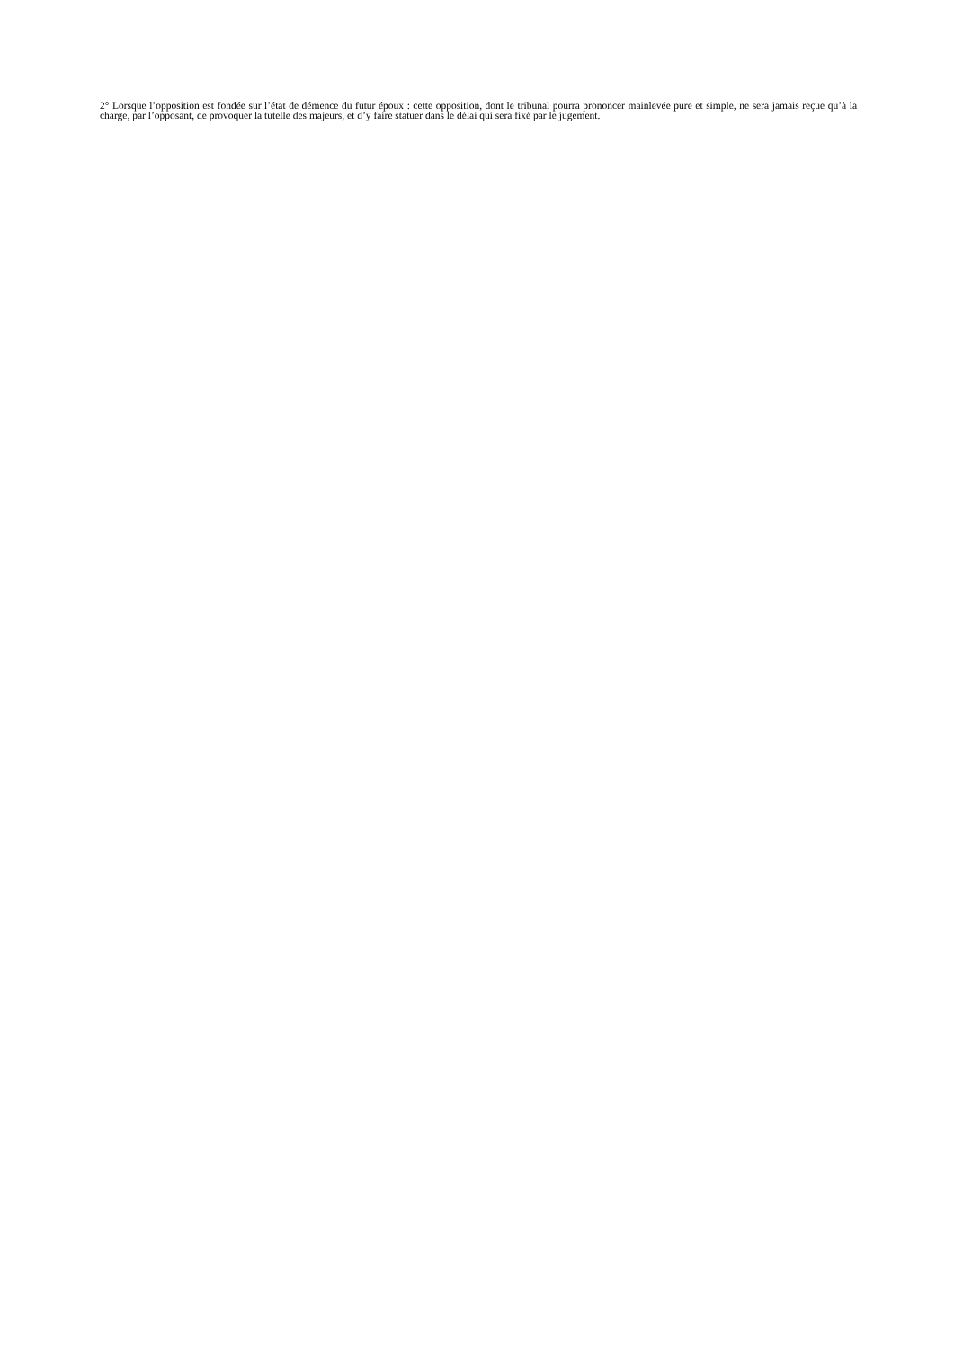2° Lorsque l’opposition est fondée sur l’état de démence du futur époux : cette opposition, dont le tribunal pourra prononcer mainlevée pure et simple, ne sera jamais reçue qu’à la charge, par l’opposant, de provoquer la tutelle des majeurs, et d’y faire statuer dans le délai qui sera fixé par le jugement.